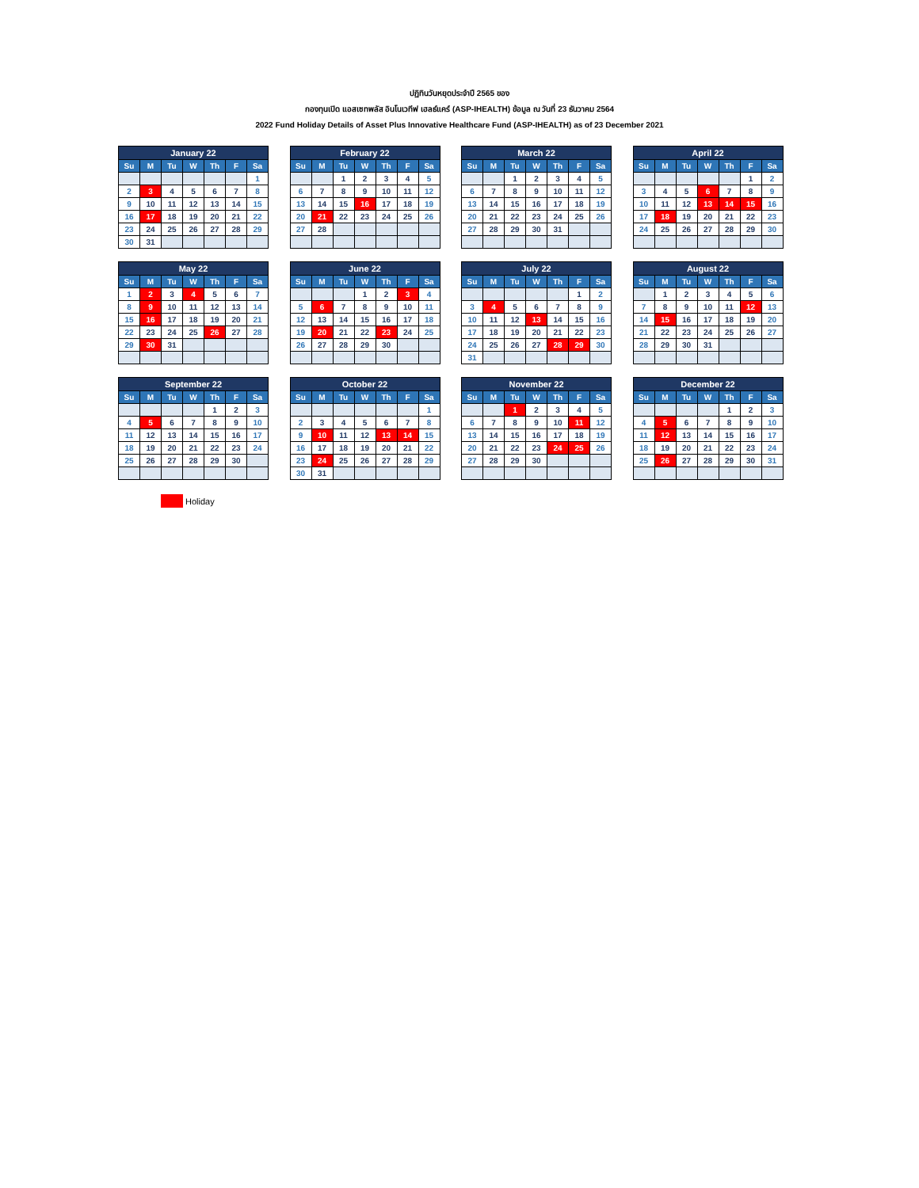ปฏิทินวันหยุดประจำปี 2565 ของ
กองทุนเปิด แอสเซทพลัส อินโนเวทีฟ เฮลธ์แคร์ (ASP-IHEALTH) ข้อมูล ณ วันที่ 23 ธันวาคม 2564
2022 Fund Holiday Details of Asset Plus Innovative Healthcare Fund (ASP-IHEALTH) as of 23 December 2021
| January 22 | | | | | | |
| --- | --- | --- | --- | --- | --- | --- |
| Su | M | Tu | W | Th | F | Sa |
| | | | | | | 1 |
| 2 | 3 | 4 | 5 | 6 | 7 | 8 |
| 9 | 10 | 11 | 12 | 13 | 14 | 15 |
| 16 | 17 | 18 | 19 | 20 | 21 | 22 |
| 23 | 24 | 25 | 26 | 27 | 28 | 29 |
| 30 | 31 | | | | | |
| February 22 | | | | | | |
| --- | --- | --- | --- | --- | --- | --- |
| Su | M | Tu | W | Th | F | Sa |
| | | 1 | 2 | 3 | 4 | 5 |
| 6 | 7 | 8 | 9 | 10 | 11 | 12 |
| 13 | 14 | 15 | 16 | 17 | 18 | 19 |
| 20 | 21 | 22 | 23 | 24 | 25 | 26 |
| 27 | 28 | | | | | |
| March 22 | | | | | | |
| --- | --- | --- | --- | --- | --- | --- |
| Su | M | Tu | W | Th | F | Sa |
| | | 1 | 2 | 3 | 4 | 5 |
| 6 | 7 | 8 | 9 | 10 | 11 | 12 |
| 13 | 14 | 15 | 16 | 17 | 18 | 19 |
| 20 | 21 | 22 | 23 | 24 | 25 | 26 |
| 27 | 28 | 29 | 30 | 31 | | |
| April 22 | | | | | | |
| --- | --- | --- | --- | --- | --- | --- |
| Su | M | Tu | W | Th | F | Sa |
| | | | | | 1 | 2 |
| 3 | 4 | 5 | 6 | 7 | 8 | 9 |
| 10 | 11 | 12 | 13 | 14 | 15 | 16 |
| 17 | 18 | 19 | 20 | 21 | 22 | 23 |
| 24 | 25 | 26 | 27 | 28 | 29 | 30 |
| May 22 | | | | | | |
| --- | --- | --- | --- | --- | --- | --- |
| Su | M | Tu | W | Th | F | Sa |
| 1 | 2 | 3 | 4 | 5 | 6 | 7 |
| 8 | 9 | 10 | 11 | 12 | 13 | 14 |
| 15 | 16 | 17 | 18 | 19 | 20 | 21 |
| 22 | 23 | 24 | 25 | 26 | 27 | 28 |
| 29 | 30 | 31 | | | | |
| June 22 | | | | | | |
| --- | --- | --- | --- | --- | --- | --- |
| Su | M | Tu | W | Th | F | Sa |
| | | | 1 | 2 | 3 | 4 |
| 5 | 6 | 7 | 8 | 9 | 10 | 11 |
| 12 | 13 | 14 | 15 | 16 | 17 | 18 |
| 19 | 20 | 21 | 22 | 23 | 24 | 25 |
| 26 | 27 | 28 | 29 | 30 | | |
| July 22 | | | | | | |
| --- | --- | --- | --- | --- | --- | --- |
| Su | M | Tu | W | Th | F | Sa |
| | | | | | 1 | 2 |
| 3 | 4 | 5 | 6 | 7 | 8 | 9 |
| 10 | 11 | 12 | 13 | 14 | 15 | 16 |
| 17 | 18 | 19 | 20 | 21 | 22 | 23 |
| 24 | 25 | 26 | 27 | 28 | 29 | 30 |
| 31 | | | | | | |
| August 22 | | | | | | |
| --- | --- | --- | --- | --- | --- | --- |
| Su | M | Tu | W | Th | F | Sa |
| | 1 | 2 | 3 | 4 | 5 | 6 |
| 7 | 8 | 9 | 10 | 11 | 12 | 13 |
| 14 | 15 | 16 | 17 | 18 | 19 | 20 |
| 21 | 22 | 23 | 24 | 25 | 26 | 27 |
| 28 | 29 | 30 | 31 | | | |
| September 22 | | | | | | |
| --- | --- | --- | --- | --- | --- | --- |
| Su | M | Tu | W | Th | F | Sa |
| | | | | 1 | 2 | 3 |
| 4 | 5 | 6 | 7 | 8 | 9 | 10 |
| 11 | 12 | 13 | 14 | 15 | 16 | 17 |
| 18 | 19 | 20 | 21 | 22 | 23 | 24 |
| 25 | 26 | 27 | 28 | 29 | 30 | |
| October 22 | | | | | | |
| --- | --- | --- | --- | --- | --- | --- |
| Su | M | Tu | W | Th | F | Sa |
| | | | | | | 1 |
| 2 | 3 | 4 | 5 | 6 | 7 | 8 |
| 9 | 10 | 11 | 12 | 13 | 14 | 15 |
| 16 | 17 | 18 | 19 | 20 | 21 | 22 |
| 23 | 24 | 25 | 26 | 27 | 28 | 29 |
| 30 | 31 | | | | | |
| November 22 | | | | | | |
| --- | --- | --- | --- | --- | --- | --- |
| Su | M | Tu | W | Th | F | Sa |
| | | 1 | 2 | 3 | 4 | 5 |
| 6 | 7 | 8 | 9 | 10 | 11 | 12 |
| 13 | 14 | 15 | 16 | 17 | 18 | 19 |
| 20 | 21 | 22 | 23 | 24 | 25 | 26 |
| 27 | 28 | 29 | 30 | | | |
| December 22 | | | | | | |
| --- | --- | --- | --- | --- | --- | --- |
| Su | M | Tu | W | Th | F | Sa |
| | | | | 1 | 2 | 3 |
| 4 | 5 | 6 | 7 | 8 | 9 | 10 |
| 11 | 12 | 13 | 14 | 15 | 16 | 17 |
| 18 | 19 | 20 | 21 | 22 | 23 | 24 |
| 25 | 26 | 27 | 28 | 29 | 30 | 31 |
Holiday